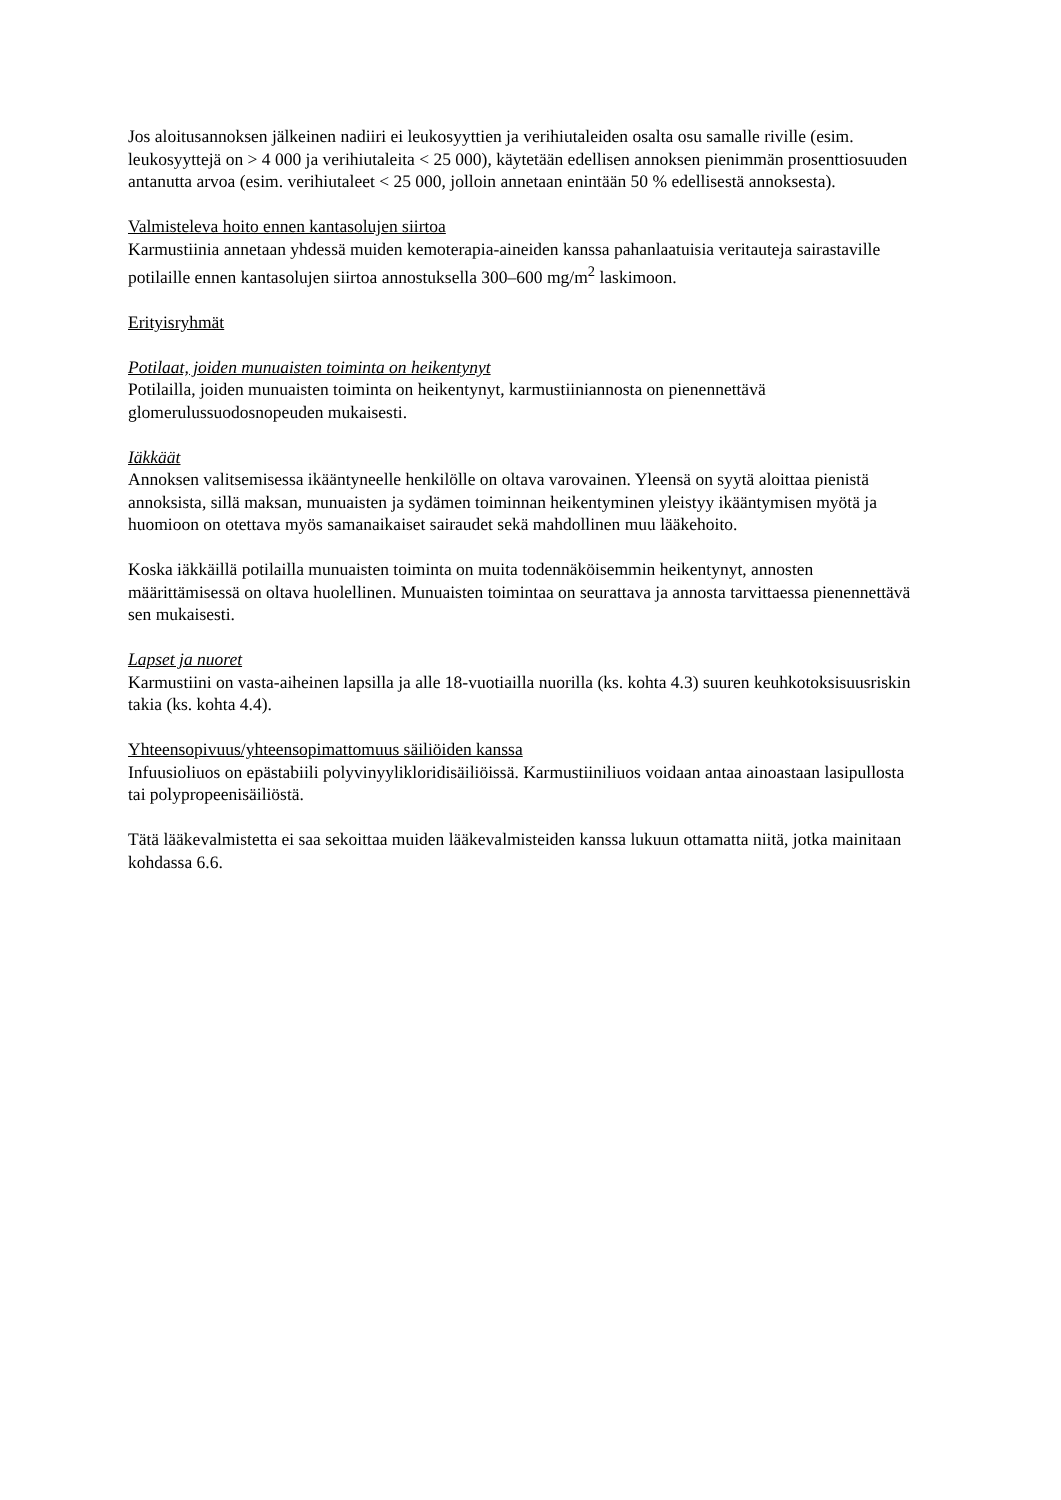Jos aloitusannoksen jälkeinen nadiiri ei leukosyyttien ja verihiutaleiden osalta osu samalle riville (esim. leukosyyttejä on > 4 000 ja verihiutaleita < 25 000), käytetään edellisen annoksen pienimmän prosenttiosuuden antanutta arvoa (esim. verihiutaleet < 25 000, jolloin annetaan enintään 50 % edellisestä annoksesta).
Valmisteleva hoito ennen kantasolujen siirtoa
Karmustiinia annetaan yhdessä muiden kemoterapia-aineiden kanssa pahanlaatuisia veritauteja sairastaville potilaille ennen kantasolujen siirtoa annostuksella 300–600 mg/m<sup>2</sup> laskimoon.
Erityisryhmät
Potilaat, joiden munuaisten toiminta on heikentynyt
Potilailla, joiden munuaisten toiminta on heikentynyt, karmustiiniannosta on pienennettävä glomerulussuodosnopeuden mukaisesti.
Iäkkäät
Annoksen valitsemisessa ikääntyneelle henkilölle on oltava varovainen. Yleensä on syytä aloittaa pienistä annoksista, sillä maksan, munuaisten ja sydämen toiminnan heikentyminen yleistyy ikääntymisen myötä ja huomioon on otettava myös samanaikaiset sairaudet sekä mahdollinen muu lääkehoito.
Koska iäkkäillä potilailla munuaisten toiminta on muita todennäköisemmin heikentynyt, annosten määrittämisessä on oltava huolellinen. Munuaisten toimintaa on seurattava ja annosta tarvittaessa pienennettävä sen mukaisesti.
Lapset ja nuoret
Karmustiini on vasta-aiheinen lapsilla ja alle 18-vuotiailla nuorilla (ks. kohta 4.3) suuren keuhkotoksisuusriskin takia (ks. kohta 4.4).
Yhteensopivuus/yhteensopimattomuus säiliöiden kanssa
Infuusioliuos on epästabiili polyvinyylikloridisäiliöissä. Karmustiiniliuos voidaan antaa ainoastaan lasipullosta tai polypropeenisäiliöstä.
Tätä lääkevalmistetta ei saa sekoittaa muiden lääkevalmisteiden kanssa lukuun ottamatta niitä, jotka mainitaan kohdassa 6.6.